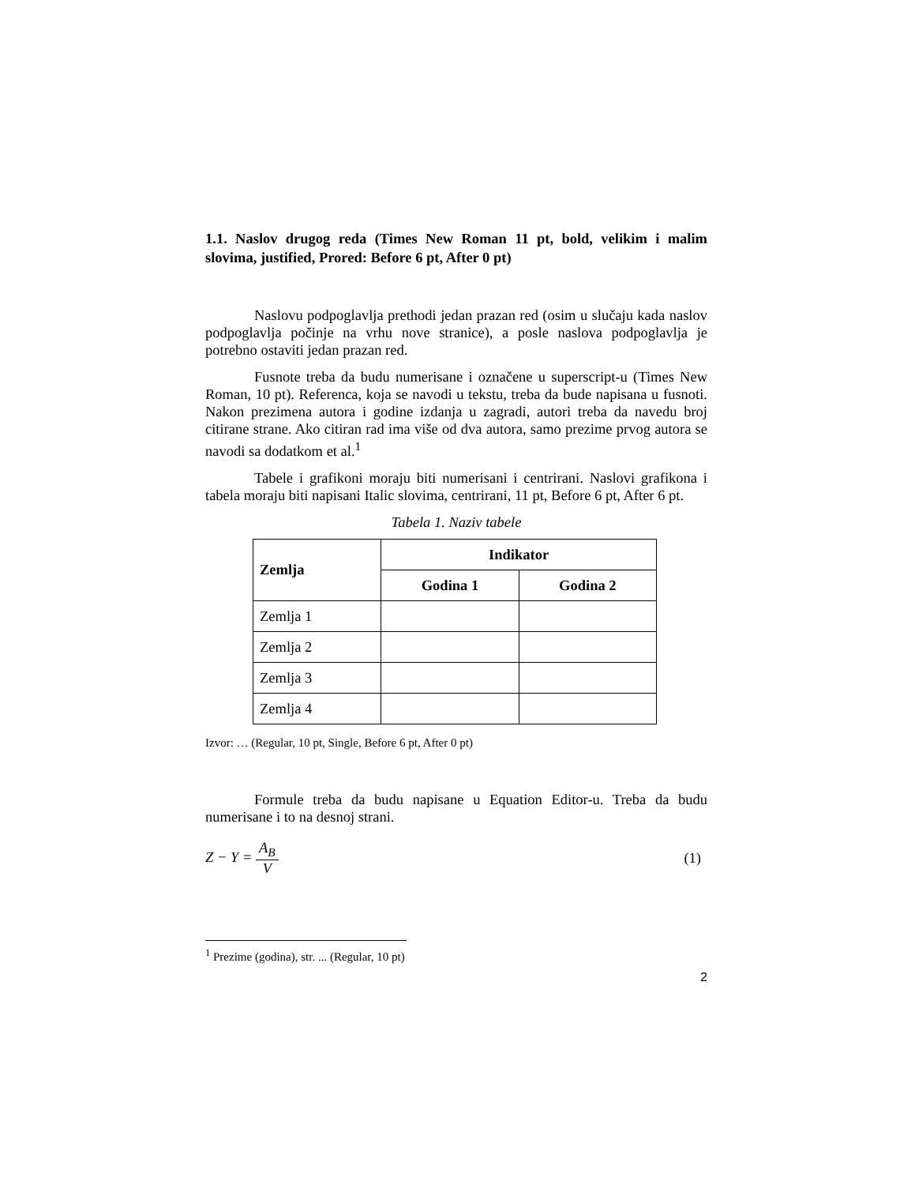1.1. Naslov drugog reda (Times New Roman 11 pt, bold, velikim i malim slovima, justified, Prored: Before 6 pt, After 0 pt)
Naslovu podpoglavlja prethodi jedan prazan red (osim u slučaju kada naslov podpoglavlja počinje na vrhu nove stranice), a posle naslova podpoglavlja je potrebno ostaviti jedan prazan red.
Fusnote treba da budu numerisane i označene u superscript-u (Times New Roman, 10 pt). Referenca, koja se navodi u tekstu, treba da bude napisana u fusnoti. Nakon prezimena autora i godine izdanja u zagradi, autori treba da navedu broj citirane strane. Ako citiran rad ima više od dva autora, samo prezime prvog autora se navodi sa dodatkom et al.<sup>1</sup>
Tabele i grafikoni moraju biti numerisani i centrirani. Naslovi grafikona i tabela moraju biti napisani Italic slovima, centrirani, 11 pt, Before 6 pt, After 6 pt.
Tabela 1. Naziv tabele
| Zemlja | Indikator | |
| --- | --- | --- |
| | Godina 1 | Godina 2 |
| Zemlja 1 | | |
| Zemlja 2 | | |
| Zemlja 3 | | |
| Zemlja 4 | | |
Izvor: … (Regular, 10 pt, Single, Before 6 pt, After 0 pt)
Formule treba da budu napisane u Equation Editor-u. Treba da budu numerisane i to na desnoj strani.
Z − Y = A<sub>B</sub> V (1)
<sup>1</sup> Prezime (godina), str. ... (Regular, 10 pt)
2